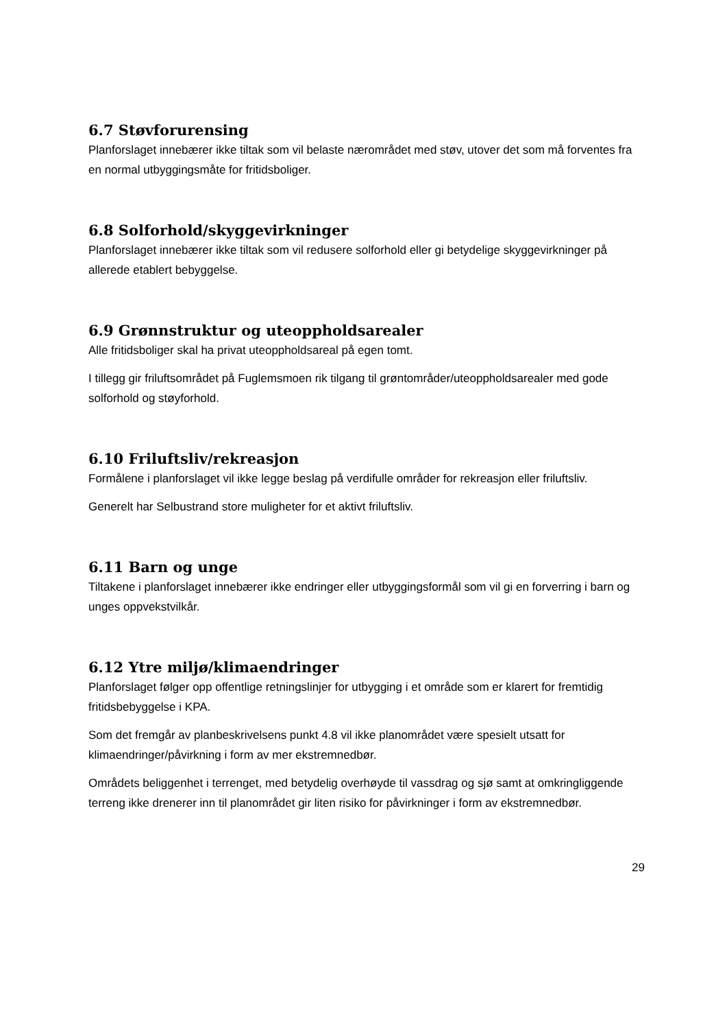6.7 Støvforurensing
Planforslaget innebærer ikke tiltak som vil belaste nærområdet med støv, utover det som må forventes fra en normal utbyggingsmåte for fritidsboliger.
6.8 Solforhold/skyggevirkninger
Planforslaget innebærer ikke tiltak som vil redusere solforhold eller gi betydelige skyggevirkninger på allerede etablert bebyggelse.
6.9 Grønnstruktur og uteoppholdsarealer
Alle fritidsboliger skal ha privat uteoppholdsareal på egen tomt.
I tillegg gir friluftsområdet på Fuglemsmoen rik tilgang til grøntområder/uteoppholdsarealer med gode solforhold og støyforhold.
6.10 Friluftsliv/rekreasjon
Formålene i planforslaget vil ikke legge beslag på verdifulle områder for rekreasjon eller friluftsliv.
Generelt har Selbustrand store muligheter for et aktivt friluftsliv.
6.11 Barn og unge
Tiltakene i planforslaget innebærer ikke endringer eller utbyggingsformål som vil gi en forverring i barn og unges oppvekstvilkår.
6.12 Ytre miljø/klimaendringer
Planforslaget følger opp offentlige retningslinjer for utbygging i et område som er klarert for fremtidig fritidsbebyggelse i KPA.
Som det fremgår av planbeskrivelsens punkt 4.8 vil ikke planområdet være spesielt utsatt for klimaendringer/påvirkning i form av mer ekstremnedbør.
Områdets beliggenhet i terrenget, med betydelig overhøyde til vassdrag og sjø samt at omkringliggende terreng ikke drenerer inn til planområdet gir liten risiko for påvirkninger i form av ekstremnedbør.
29